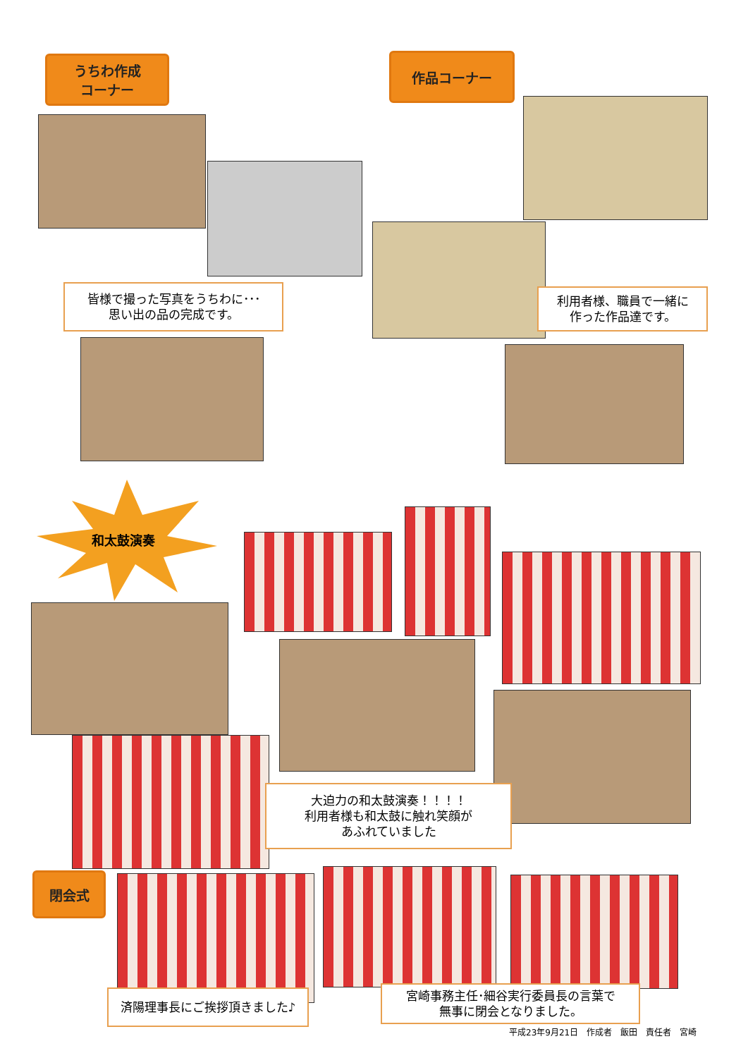うちわ作成
コーナー
作品コーナー
皆様で撮った写真をうちわに･･･
思い出の品の完成です。
利用者様、職員で一緒に
作った作品達です。
和太鼓演奏
大迫力の和太鼓演奏！！！！
利用者様も和太鼓に触れ笑顔が
あふれていました
閉会式
済陽理事長にご挨拶頂きました♪
宮崎事務主任･細谷実行委員長の言葉で
無事に閉会となりました。
平成23年9月21日　作成者　飯田　責任者　宮崎